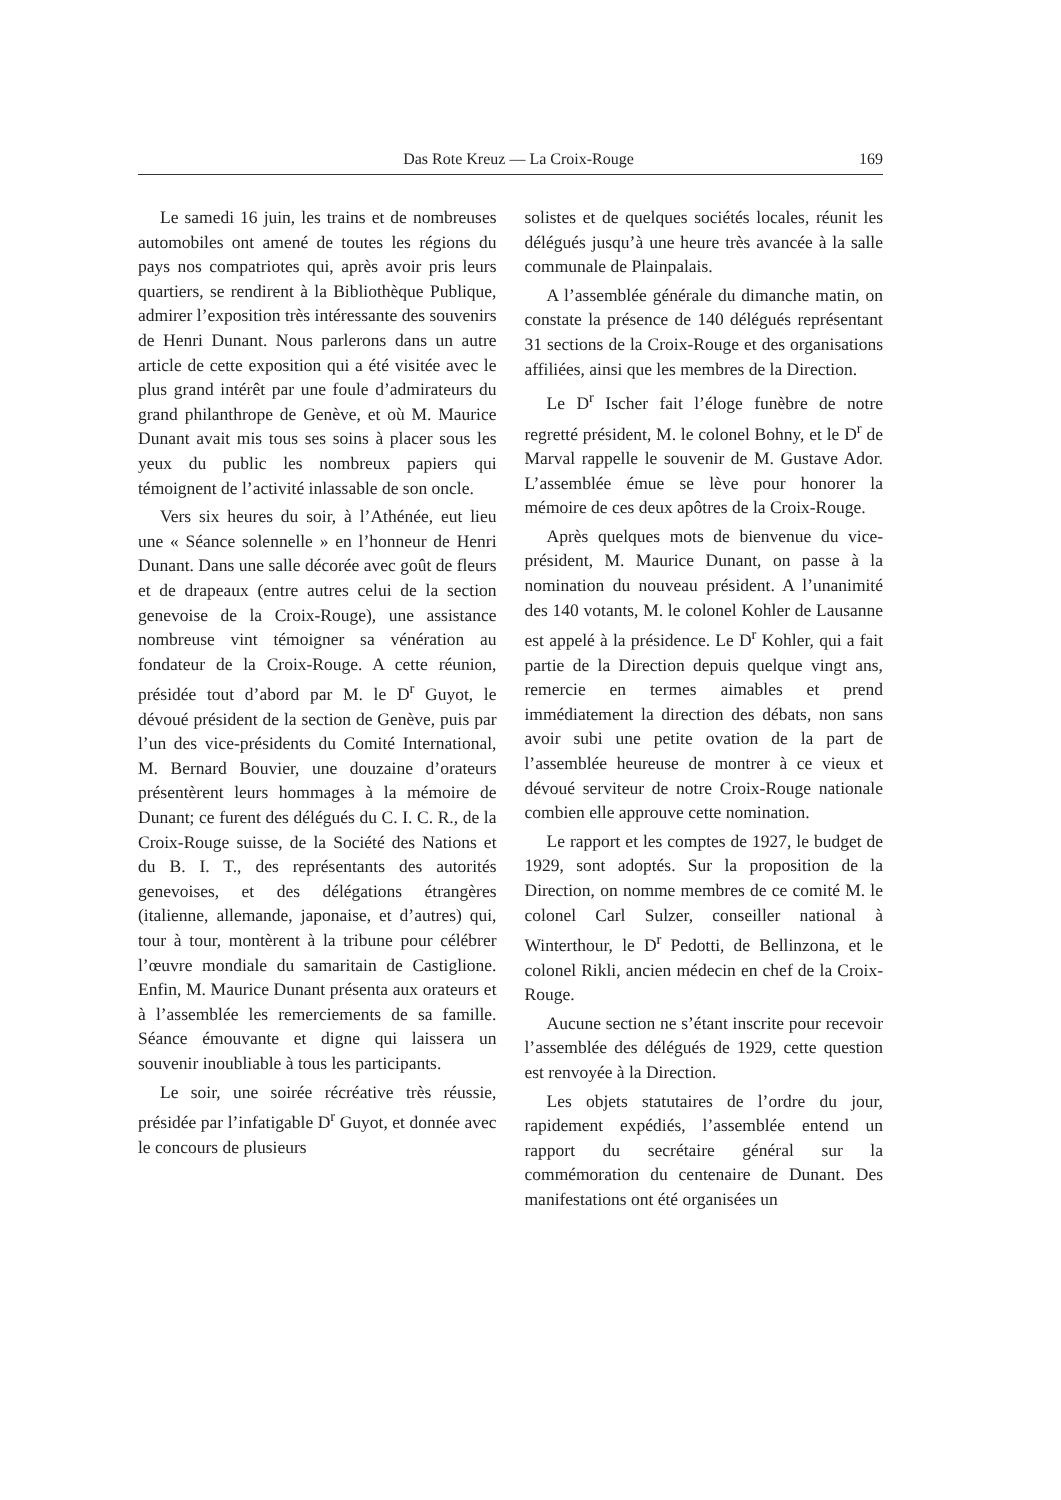Das Rote Kreuz — La Croix-Rouge 169
Le samedi 16 juin, les trains et de nombreuses automobiles ont amené de toutes les régions du pays nos compatriotes qui, après avoir pris leurs quartiers, se rendirent à la Bibliothèque Publique, admirer l’exposition très intéressante des souvenirs de Henri Dunant. Nous parlerons dans un autre article de cette exposition qui a été visitée avec le plus grand intérêt par une foule d’admirateurs du grand philanthrope de Genève, et où M. Maurice Dunant avait mis tous ses soins à placer sous les yeux du public les nombreux papiers qui témoignent de l’activité inlassable de son oncle.
Vers six heures du soir, à l’Athénée, eut lieu une « Séance solennelle » en l’honneur de Henri Dunant. Dans une salle décorée avec goût de fleurs et de drapeaux (entre autres celui de la section genevoise de la Croix-Rouge), une assistance nombreuse vint témoigner sa vénération au fondateur de la Croix-Rouge. A cette réunion, présidée tout d’abord par M. le D<sup>r</sup> Guyot, le dévoué président de la section de Genève, puis par l’un des vice-présidents du Comité International, M. Bernard Bouvier, une douzaine d’orateurs présentèrent leurs hommages à la mémoire de Dunant; ce furent des délégués du C. I. C. R., de la Croix-Rouge suisse, de la Société des Nations et du B. I. T., des représentants des autorités genevoises, et des délégations étrangères (italienne, allemande, japonaise, et d’autres) qui, tour à tour, montèrent à la tribune pour célébrer l’œuvre mondiale du samaritain de Castiglione. Enfin, M. Maurice Dunant présenta aux orateurs et à l’assemblée les remerciements de sa famille. Séance émouvante et digne qui laissera un souvenir inoubliable à tous les participants.
Le soir, une soirée récréative très réussie, présidée par l’infatigable D<sup>r</sup> Guyot, et donnée avec le concours de plusieurs
solistes et de quelques sociétés locales, réunit les délégués jusqu’à une heure très avancée à la salle communale de Plainpalais.
A l’assemblée générale du dimanche matin, on constate la présence de 140 délégués représentant 31 sections de la Croix-Rouge et des organisations affiliées, ainsi que les membres de la Direction.
Le D<sup>r</sup> Ischer fait l’éloge funèbre de notre regretté président, M. le colonel Bohny, et le D<sup>r</sup> de Marval rappelle le souvenir de M. Gustave Ador. L’assemblée émue se lève pour honorer la mémoire de ces deux apôtres de la Croix-Rouge.
Après quelques mots de bienvenue du vice-président, M. Maurice Dunant, on passe à la nomination du nouveau président. A l’unanimité des 140 votants, M. le colonel Kohler de Lausanne est appelé à la présidence. Le D<sup>r</sup> Kohler, qui a fait partie de la Direction depuis quelque vingt ans, remercie en termes aimables et prend immédiatement la direction des débats, non sans avoir subi une petite ovation de la part de l’assemblée heureuse de montrer à ce vieux et dévoué serviteur de notre Croix-Rouge nationale combien elle approuve cette nomination.
Le rapport et les comptes de 1927, le budget de 1929, sont adoptés. Sur la proposition de la Direction, on nomme membres de ce comité M. le colonel Carl Sulzer, conseiller national à Winterthour, le D<sup>r</sup> Pedotti, de Bellinzona, et le colonel Rikli, ancien médecin en chef de la Croix-Rouge.
Aucune section ne s’étant inscrite pour recevoir l’assemblée des délégués de 1929, cette question est renvoyée à la Direction.
Les objets statutaires de l’ordre du jour, rapidement expédiés, l’assemblée entend un rapport du secrétaire général sur la commémoration du centenaire de Dunant. Des manifestations ont été organisées un